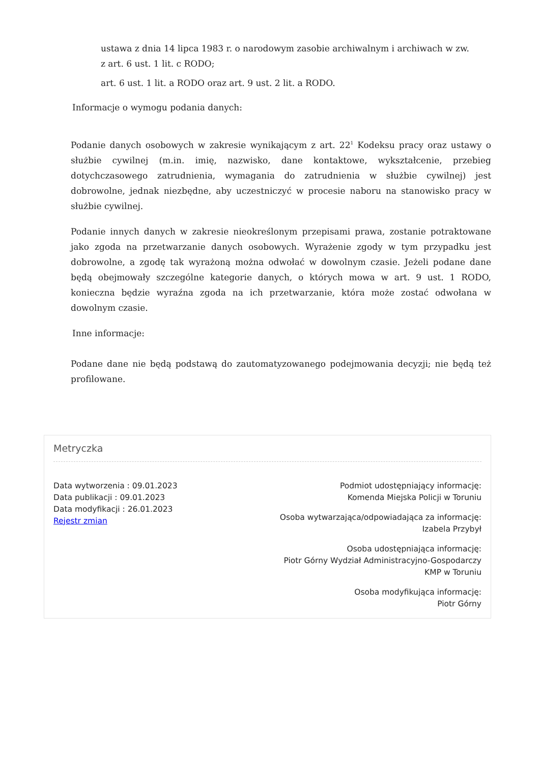ustawa z dnia 14 lipca 1983 r. o narodowym zasobie archiwalnym i archiwach w zw.
z art. 6 ust. 1 lit. c RODO;
art. 6 ust. 1 lit. a RODO oraz art. 9 ust. 2 lit. a RODO.
Informacje o wymogu podania danych:
Podanie danych osobowych w zakresie wynikającym z art. 22<sup>1</sup> Kodeksu pracy oraz ustawy o służbie cywilnej (m.in. imię, nazwisko, dane kontaktowe, wykształcenie, przebieg dotychczasowego zatrudnienia, wymagania do zatrudnienia w służbie cywilnej) jest dobrowolne, jednak niezbędne, aby uczestniczyć w procesie naboru na stanowisko pracy w służbie cywilnej.
Podanie innych danych w zakresie nieokreślonym przepisami prawa, zostanie potraktowane jako zgoda na przetwarzanie danych osobowych. Wyrażenie zgody w tym przypadku jest dobrowolne, a zgodę tak wyrażoną można odwołać w dowolnym czasie. Jeżeli podane dane będą obejmowały szczególne kategorie danych, o których mowa w art. 9 ust. 1 RODO, konieczna będzie wyraźna zgoda na ich przetwarzanie, która może zostać odwołana w dowolnym czasie.
Inne informacje:
Podane dane nie będą podstawą do zautomatyzowanego podejmowania decyzji; nie będą też profilowane.
Metryczka
Data wytworzenia : 09.01.2023
Data publikacji : 09.01.2023
Data modyfikacji : 26.01.2023
Rejestr zmian
Podmiot udostępniający informację:
Komenda Miejska Policji w Toruniu
Osoba wytwarzająca/odpowiadająca za informację:
Izabela Przybył
Osoba udostępniająca informację:
Piotr Górny Wydział Administracyjno-Gospodarczy
KMP w Toruniu
Osoba modyfikująca informację:
Piotr Górny